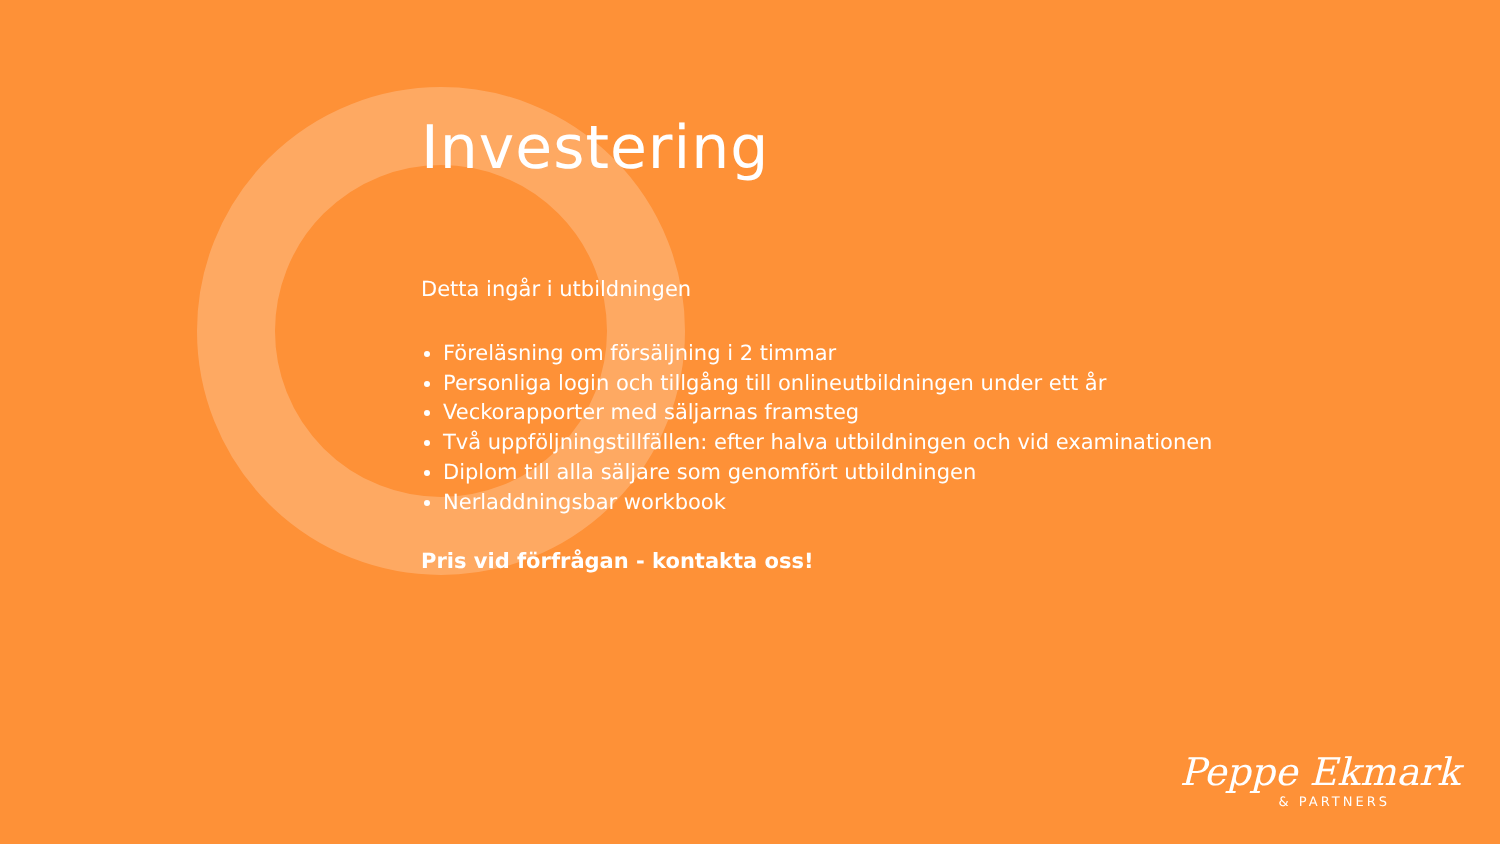Investering
Detta ingår i utbildningen
Föreläsning om försäljning i 2 timmar
Personliga login och tillgång till onlineutbildningen under ett år
Veckorapporter med säljarnas framsteg
Två uppföljningstillfällen: efter halva utbildningen och vid examinationen
Diplom till alla säljare som genomfört utbildningen
Nerladdningsbar workbook
Pris vid förfrågan - kontakta oss!
Peppe Ekmark
& PARTNERS